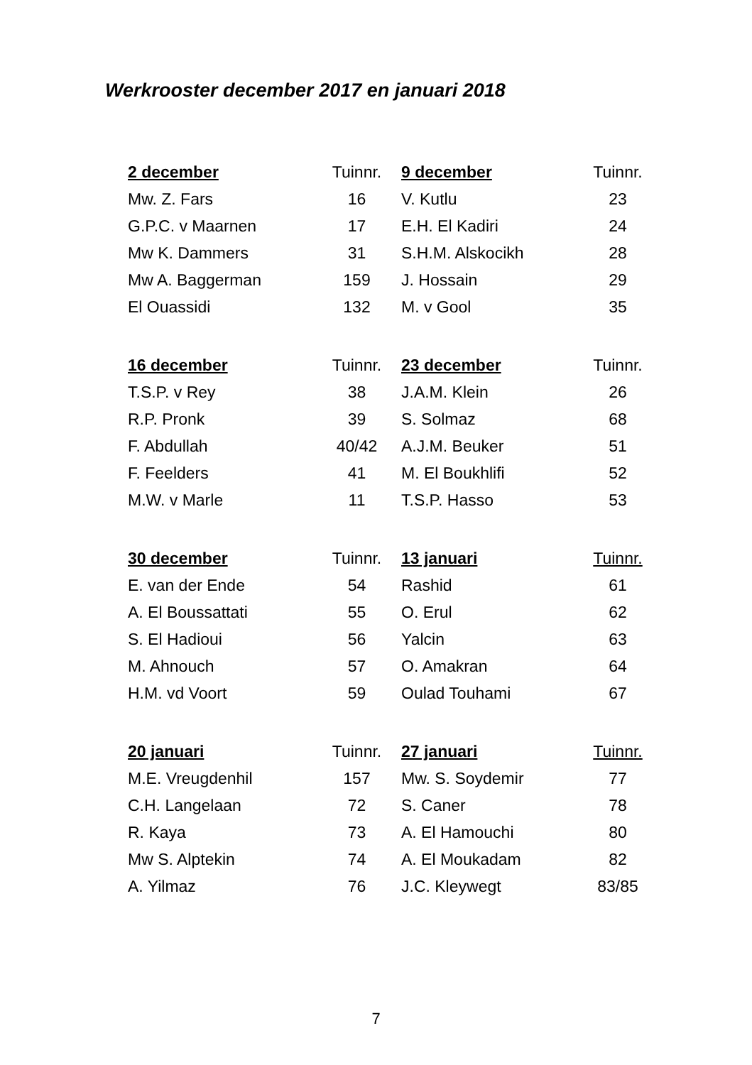Werkrooster december 2017 en januari 2018
| 2 december | Tuinnr. | 9 december | Tuinnr. |
| --- | --- | --- | --- |
| Mw. Z. Fars | 16 | V. Kutlu | 23 |
| G.P.C. v Maarnen | 17 | E.H. El Kadiri | 24 |
| Mw K. Dammers | 31 | S.H.M. Alskocikh | 28 |
| Mw A. Baggerman | 159 | J. Hossain | 29 |
| El Ouassidi | 132 | M. v Gool | 35 |
| 16 december | Tuinnr. | 23 december | Tuinnr. |
| T.S.P. v Rey | 38 | J.A.M. Klein | 26 |
| R.P. Pronk | 39 | S. Solmaz | 68 |
| F. Abdullah | 40/42 | A.J.M. Beuker | 51 |
| F. Feelders | 41 | M. El Boukhlifi | 52 |
| M.W. v Marle | 11 | T.S.P. Hasso | 53 |
| 30 december | Tuinnr. | 13 januari | Tuinnr. |
| E. van der Ende | 54 | Rashid | 61 |
| A. El Boussattati | 55 | O. Erul | 62 |
| S. El Hadioui | 56 | Yalcin | 63 |
| M. Ahnouch | 57 | O. Amakran | 64 |
| H.M. vd Voort | 59 | Oulad Touhami | 67 |
| 20 januari | Tuinnr. | 27 januari | Tuinnr. |
| M.E. Vreugdenhil | 157 | Mw. S. Soydemir | 77 |
| C.H. Langelaan | 72 | S. Caner | 78 |
| R. Kaya | 73 | A. El Hamouchi | 80 |
| Mw S. Alptekin | 74 | A. El Moukadam | 82 |
| A. Yilmaz | 76 | J.C. Kleywegt | 83/85 |
7